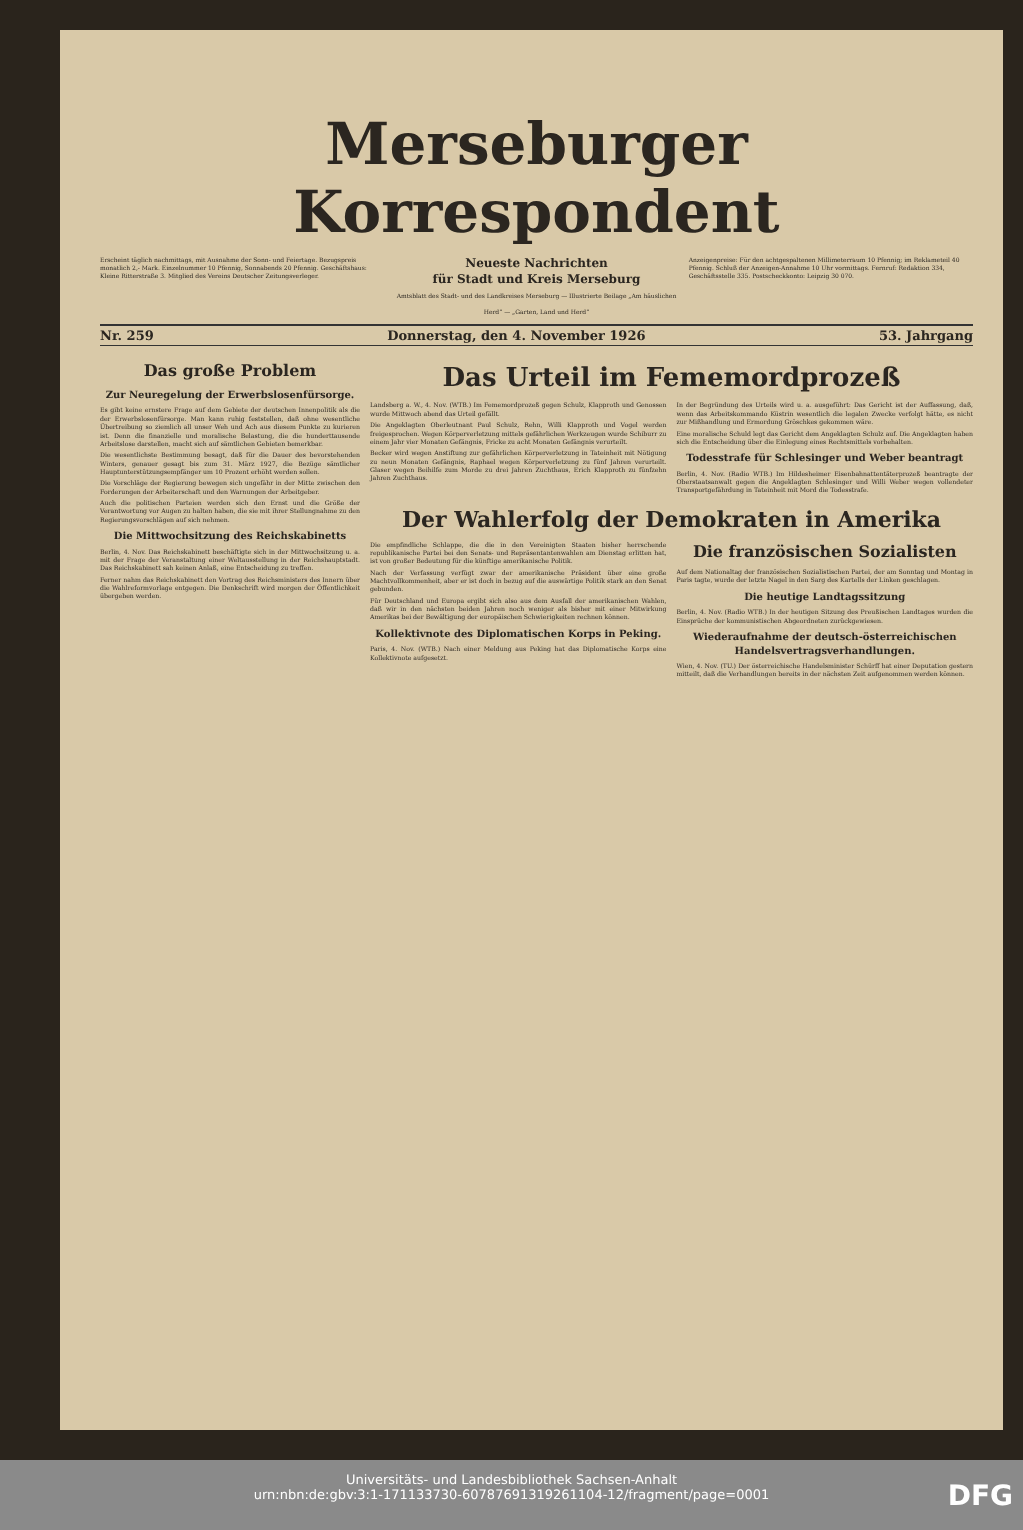Merseburger Korrespondent
Erscheint täglich nachmittags, mit Ausnahme der Sonn- und Feiertage. Bezugspreis monatlich 2,- Mark. Einzelnummer 10 Pfennig, Sonnabends 20 Pfennig. Geschäftshaus: Kleine Ritterstraße 3. Mitglied des Vereins Deutscher Zeitungsverleger.
Neueste Nachrichten
für Stadt und Kreis Merseburg
Amtsblatt des Stadt- und des Landkreises Merseburg — Illustrierte Beilage „Am häuslichen Herd“ — „Garten, Land und Herd“
Anzeigenpreise: Für den achtgespaltenen Millimeterraum 10 Pfennig; im Reklameteil 40 Pfennig. Schluß der Anzeigen-Annahme 10 Uhr vormittags. Fernruf: Redaktion 334, Geschäftsstelle 335. Postscheckkonto: Leipzig 30 070.
Nr. 259 Donnerstag, den 4. November 1926 53. Jahrgang
Das große Problem
Zur Neuregelung der Erwerbslosenfürsorge.
Es gibt keine ernstere Frage auf dem Gebiete der deutschen Innenpolitik als die der Erwerbslosenfürsorge. Man kann ruhig feststellen, daß ohne wesentliche Übertreibung so ziemlich all unser Weh und Ach aus diesem Punkte zu kurieren ist. Denn die finanzielle und moralische Belastung, die die hunderttausende Arbeitslose darstellen, macht sich auf sämtlichen Gebieten bemerkbar.
Die wesentlichste Bestimmung besagt, daß für die Dauer des bevorstehenden Winters, genauer gesagt bis zum 31. März 1927, die Bezüge sämtlicher Hauptunterstützungsempfänger um 10 Prozent erhöht werden sollen.
Die Vorschläge der Regierung bewegen sich ungefähr in der Mitte zwischen den Forderungen der Arbeiterschaft und den Warnungen der Arbeitgeber.
Auch die politischen Parteien werden sich den Ernst und die Größe der Verantwortung vor Augen zu halten haben, die sie mit ihrer Stellungnahme zu den Regierungsvorschlägen auf sich nehmen.
Die Mittwochsitzung des Reichskabinetts
Berlin, 4. Nov. Das Reichskabinett beschäftigte sich in der Mittwochsitzung u. a. mit der Frage der Veranstaltung einer Weltausstellung in der Reichshauptstadt. Das Reichskabinett sah keinen Anlaß, eine Entscheidung zu treffen.
Ferner nahm das Reichskabinett den Vortrag des Reichsministers des Innern über die Wahlreformvorlage entgegen. Die Denkschrift wird morgen der Öffentlichkeit übergeben werden.
Das Urteil im Fememordprozeß
Landsberg a. W., 4. Nov. (WTB.) Im Fememordprozeß gegen Schulz, Klapproth und Genossen wurde Mittwoch abend das Urteil gefällt.
Die Angeklagten Oberleutnant Paul Schulz, Rehn, Willi Klapproth und Vogel werden freigesprochen. Wegen Körperverletzung mittels gefährlichen Werkzeugen wurde Schiburr zu einem Jahr vier Monaten Gefängnis, Fricke zu acht Monaten Gefängnis verurteilt.
Becker wird wegen Anstiftung zur gefährlichen Körperverletzung in Tateinheit mit Nötigung zu neun Monaten Gefängnis, Raphael wegen Körperverletzung zu fünf Jahren verurteilt. Glaser wegen Beihilfe zum Morde zu drei Jahren Zuchthaus, Erich Klapproth zu fünfzehn Jahren Zuchthaus.
In der Begründung des Urteils wird u. a. ausgeführt: Das Gericht ist der Auffassung, daß, wenn das Arbeitskommando Küstrin wesentlich die legalen Zwecke verfolgt hätte, es nicht zur Mißhandlung und Ermordung Gröschkes gekommen wäre.
Eine moralische Schuld legt das Gericht dem Angeklagten Schulz auf. Die Angeklagten haben sich die Entscheidung über die Einlegung eines Rechtsmittels vorbehalten.
Todesstrafe für Schlesinger und Weber beantragt
Berlin, 4. Nov. (Radio WTB.) Im Hildesheimer Eisenbahnattentäterprozeß beantragte der Oberstaatsanwalt gegen die Angeklagten Schlesinger und Willi Weber wegen vollendeter Transportgefährdung in Tateinheit mit Mord die Todesstrafe.
Der Wahlerfolg der Demokraten in Amerika
Die empfindliche Schlappe, die die in den Vereinigten Staaten bisher herrschende republikanische Partei bei den Senats- und Repräsentantenwahlen am Dienstag erlitten hat, ist von großer Bedeutung für die künftige amerikanische Politik.
Nach der Verfassung verfügt zwar der amerikanische Präsident über eine große Machtvollkommenheit, aber er ist doch in bezug auf die auswärtige Politik stark an den Senat gebunden.
Für Deutschland und Europa ergibt sich also aus dem Ausfall der amerikanischen Wahlen, daß wir in den nächsten beiden Jahren noch weniger als bisher mit einer Mitwirkung Amerikas bei der Bewältigung der europäischen Schwierigkeiten rechnen können.
Kollektivnote des Diplomatischen Korps in Peking.
Paris, 4. Nov. (WTB.) Nach einer Meldung aus Peking hat das Diplomatische Korps eine Kollektivnote aufgesetzt.
Die französischen Sozialisten
Auf dem Nationaltag der französischen Sozialistischen Partei, der am Sonntag und Montag in Paris tagte, wurde der letzte Nagel in den Sarg des Kartells der Linken geschlagen.
Die heutige Landtagssitzung
Berlin, 4. Nov. (Radio WTB.) In der heutigen Sitzung des Preußischen Landtages wurden die Einsprüche der kommunistischen Abgeordneten zurückgewiesen.
Wiederaufnahme der deutsch-österreichischen Handelsvertragsverhandlungen.
Wien, 4. Nov. (TU.) Der österreichische Handelsminister Schürff hat einer Deputation gestern mitteilt, daß die Verhandlungen bereits in der nächsten Zeit aufgenommen werden können.
Universitäts- und Landesbibliothek Sachsen-Anhalt
urn:nbn:de:gbv:3:1-171133730-60787691319261104-12/fragment/page=0001
DFG